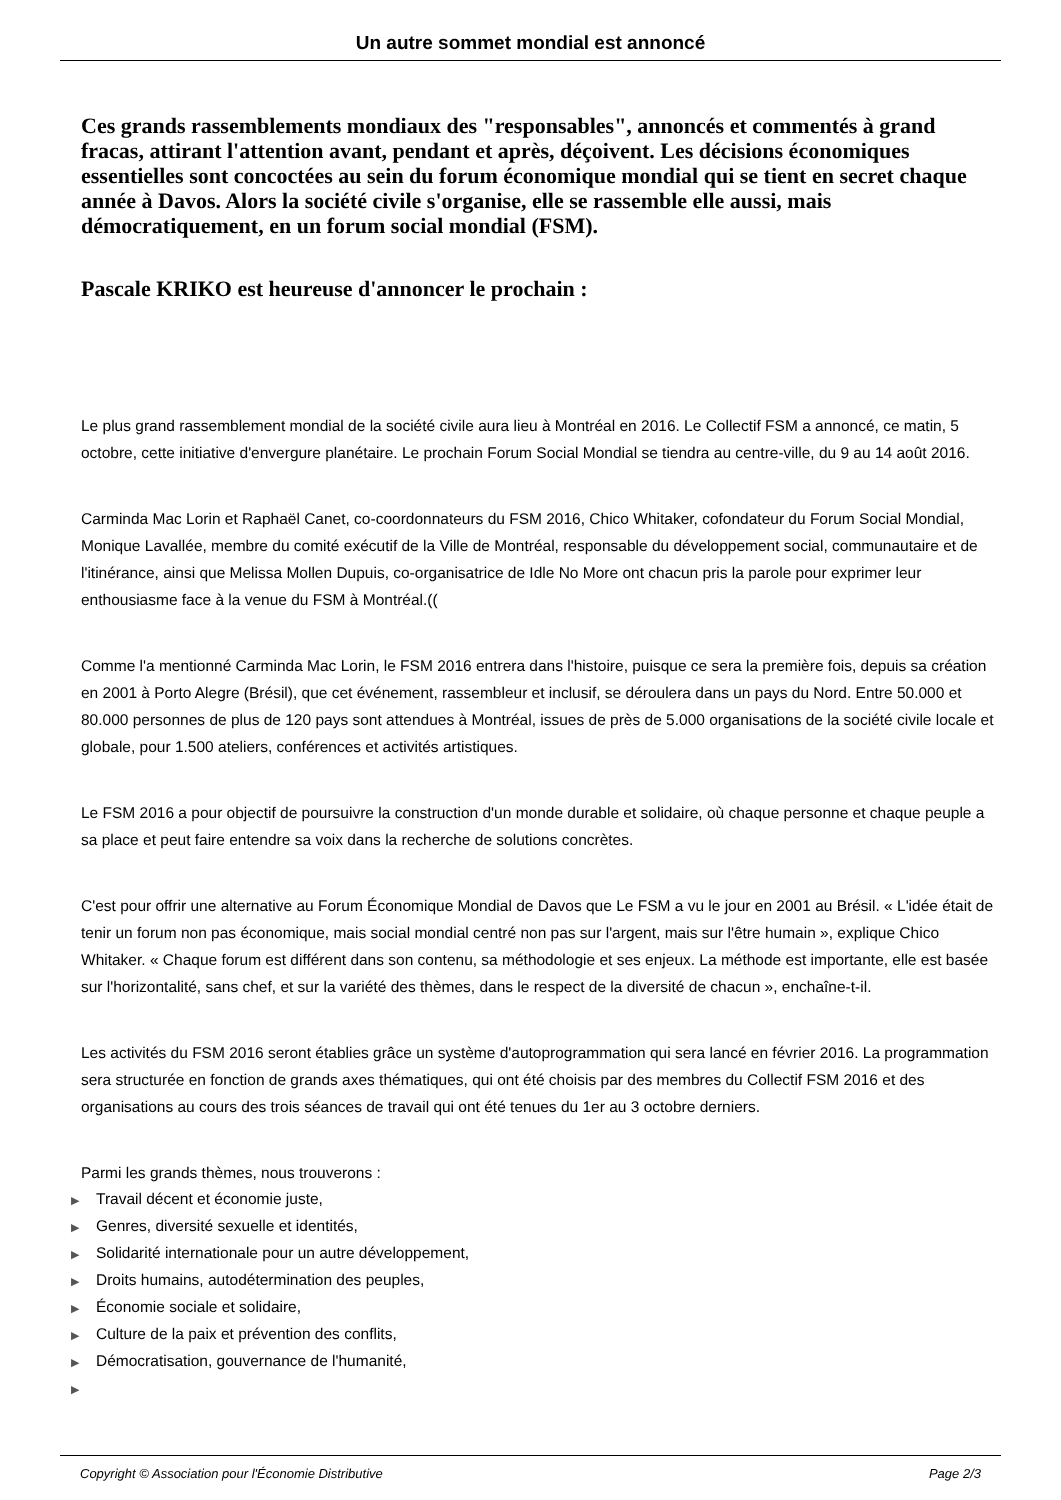Un autre sommet mondial est annoncé
Ces grands rassemblements mondiaux des "responsables", annoncés et commentés à grand fracas, attirant l'attention avant, pendant et après, déçoivent. Les décisions économiques essentielles sont concoctées au sein du forum économique mondial qui se tient en secret chaque année à Davos. Alors la société civile s'organise, elle se rassemble elle aussi, mais démocratiquement, en un forum social mondial (FSM).
Pascale KRIKO est heureuse d'annoncer le prochain :
Le plus grand rassemblement mondial de la société civile aura lieu à Montréal en 2016. Le Collectif FSM a annoncé, ce matin, 5 octobre, cette initiative d'envergure planétaire. Le prochain Forum Social Mondial se tiendra au centre-ville, du 9 au 14 août 2016.
Carminda Mac Lorin et Raphaël Canet, co-coordonnateurs du FSM 2016, Chico Whitaker, cofondateur du Forum Social Mondial, Monique Lavallée, membre du comité exécutif de la Ville de Montréal, responsable du développement social, communautaire et de l'itinérance, ainsi que Melissa Mollen Dupuis, co-organisatrice de Idle No More ont chacun pris la parole pour exprimer leur enthousiasme face à la venue du FSM à Montréal.((
Comme l'a mentionné Carminda Mac Lorin, le FSM 2016 entrera dans l'histoire, puisque ce sera la première fois, depuis sa création en 2001 à Porto Alegre (Brésil), que cet événement, rassembleur et inclusif, se déroulera dans un pays du Nord. Entre 50.000 et 80.000 personnes de plus de 120 pays sont attendues à Montréal, issues de près de 5.000 organisations de la société civile locale et globale, pour 1.500 ateliers, conférences et activités artistiques.
Le FSM 2016 a pour objectif de poursuivre la construction d'un monde durable et solidaire, où chaque personne et chaque peuple a sa place et peut faire entendre sa voix dans la recherche de solutions concrètes.
C'est pour offrir une alternative au Forum Économique Mondial de Davos que Le FSM a vu le jour en 2001 au Brésil. « L'idée était de tenir un forum non pas économique, mais social mondial centré non pas sur l'argent, mais sur l'être humain », explique Chico Whitaker. « Chaque forum est différent dans son contenu, sa méthodologie et ses enjeux. La méthode est importante, elle est basée sur l'horizontalité, sans chef, et sur la variété des thèmes, dans le respect de la diversité de chacun », enchaîne-t-il.
Les activités du FSM 2016 seront établies grâce un système d'autoprogrammation qui sera lancé en février 2016. La programmation sera structurée en fonction de grands axes thématiques, qui ont été choisis par des membres du Collectif FSM 2016 et des organisations au cours des trois séances de travail qui ont été tenues du 1er au 3 octobre derniers.
Parmi les grands thèmes, nous trouverons :
▶ Travail décent et économie juste,
▶ Genres, diversité sexuelle et identités,
▶ Solidarité internationale pour un autre développement,
▶ Droits humains, autodétermination des peuples,
▶ Économie sociale et solidaire,
▶ Culture de la paix et prévention des conflits,
▶ Démocratisation, gouvernance de l'humanité,
▶
Copyright © Association pour l'Économie Distributive Page 2/3